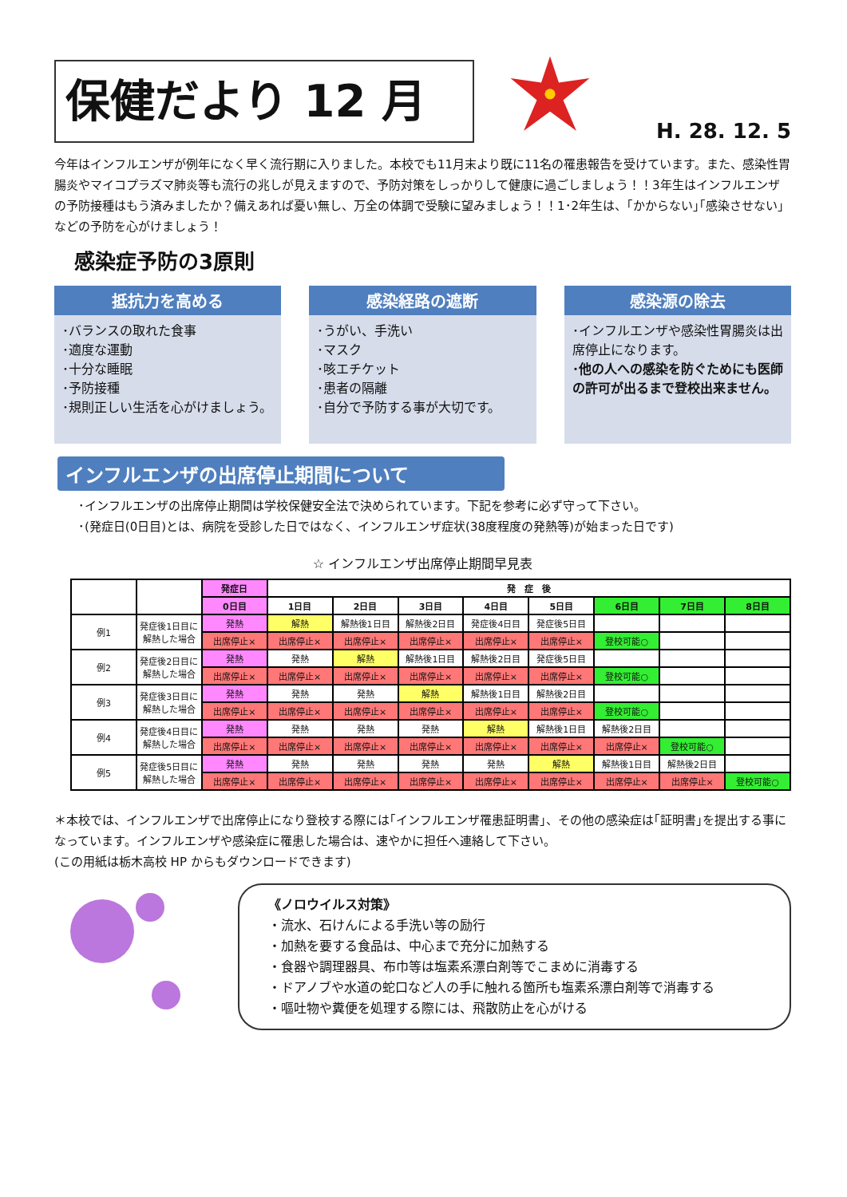保健だより 12 月
H. 28. 12. 5
今年はインフルエンザが例年になく早く流行期に入りました。本校でも11月末より既に11名の罹患報告を受けています。また、感染性胃腸炎やマイコプラズマ肺炎等も流行の兆しが見えますので、予防対策をしっかりして健康に過ごしましょう！！3年生はインフルエンザの予防接種はもう済みましたか？備えあれば憂い無し、万全の体調で受験に望みましょう！！1･2年生は、｢かからない｣｢感染させない｣などの予防を心がけましょう！
感染症予防の3原則
抵抗力を高める
･バランスの取れた食事
･適度な運動
･十分な睡眠
･予防接種
･規則正しい生活を心がけましょう。
感染経路の遮断
･うがい、手洗い
･マスク
･咳エチケット
･患者の隔離
･自分で予防する事が大切です。
感染源の除去
･インフルエンザや感染性胃腸炎は出席停止になります。
･他の人への感染を防ぐためにも医師の許可が出るまで登校出来ません。
インフルエンザの出席停止期間について
･インフルエンザの出席停止期間は学校保健安全法で決められています。下記を参考に必ず守って下さい。
･(発症日(0日目)とは、病院を受診した日ではなく、インフルエンザ症状(38度程度の発熱等)が始まった日です)
☆ インフルエンザ出席停止期間早見表
| | | 発症日 | 発 症 後 | | | | | | | |
| --- | --- | --- | --- | --- | --- | --- | --- | --- | --- | --- |
| | | 0日目 | 1日目 | 2日目 | 3日目 | 4日目 | 5日目 | 6日目 | 7日目 | 8日目 |
| 例1 | 発症後1日目に解熱した場合 | 発熱 | 解熱 | 解熱後1日目 | 解熱後2日目 | 発症後4日目 | 発症後5日目 | | | |
| | | 出席停止× | 出席停止× | 出席停止× | 出席停止× | 出席停止× | 出席停止× | 登校可能○ | | |
| 例2 | 発症後2日目に解熱した場合 | 発熱 | 発熱 | 解熱 | 解熱後1日目 | 解熱後2日目 | 発症後5日目 | | | |
| | | 出席停止× | 出席停止× | 出席停止× | 出席停止× | 出席停止× | 出席停止× | 登校可能○ | | |
| 例3 | 発症後3日目に解熱した場合 | 発熱 | 発熱 | 発熱 | 解熱 | 解熱後1日目 | 解熱後2日目 | | | |
| | | 出席停止× | 出席停止× | 出席停止× | 出席停止× | 出席停止× | 出席停止× | 登校可能○ | | |
| 例4 | 発症後4日目に解熱した場合 | 発熱 | 発熱 | 発熱 | 発熱 | 解熱 | 解熱後1日目 | 解熱後2日目 | | |
| | | 出席停止× | 出席停止× | 出席停止× | 出席停止× | 出席停止× | 出席停止× | 出席停止× | 登校可能○ | |
| 例5 | 発症後5日目に解熱した場合 | 発熱 | 発熱 | 発熱 | 発熱 | 発熱 | 解熱 | 解熱後1日目 | 解熱後2日目 | |
| | | 出席停止× | 出席停止× | 出席停止× | 出席停止× | 出席停止× | 出席停止× | 出席停止× | 出席停止× | 登校可能○ |
＊本校では、インフルエンザで出席停止になり登校する際には｢インフルエンザ罹患証明書｣、その他の感染症は｢証明書｣を提出する事になっています。インフルエンザや感染症に罹患した場合は、速やかに担任へ連絡して下さい。
(この用紙は栃木高校 HP からもダウンロードできます)
《ノロウイルス対策》
・流水、石けんによる手洗い等の励行
・加熱を要する食品は、中心まで充分に加熱する
・食器や調理器具、布巾等は塩素系漂白剤等でこまめに消毒する
・ドアノブや水道の蛇口など人の手に触れる箇所も塩素系漂白剤等で消毒する
・嘔吐物や糞便を処理する際には、飛散防止を心がける